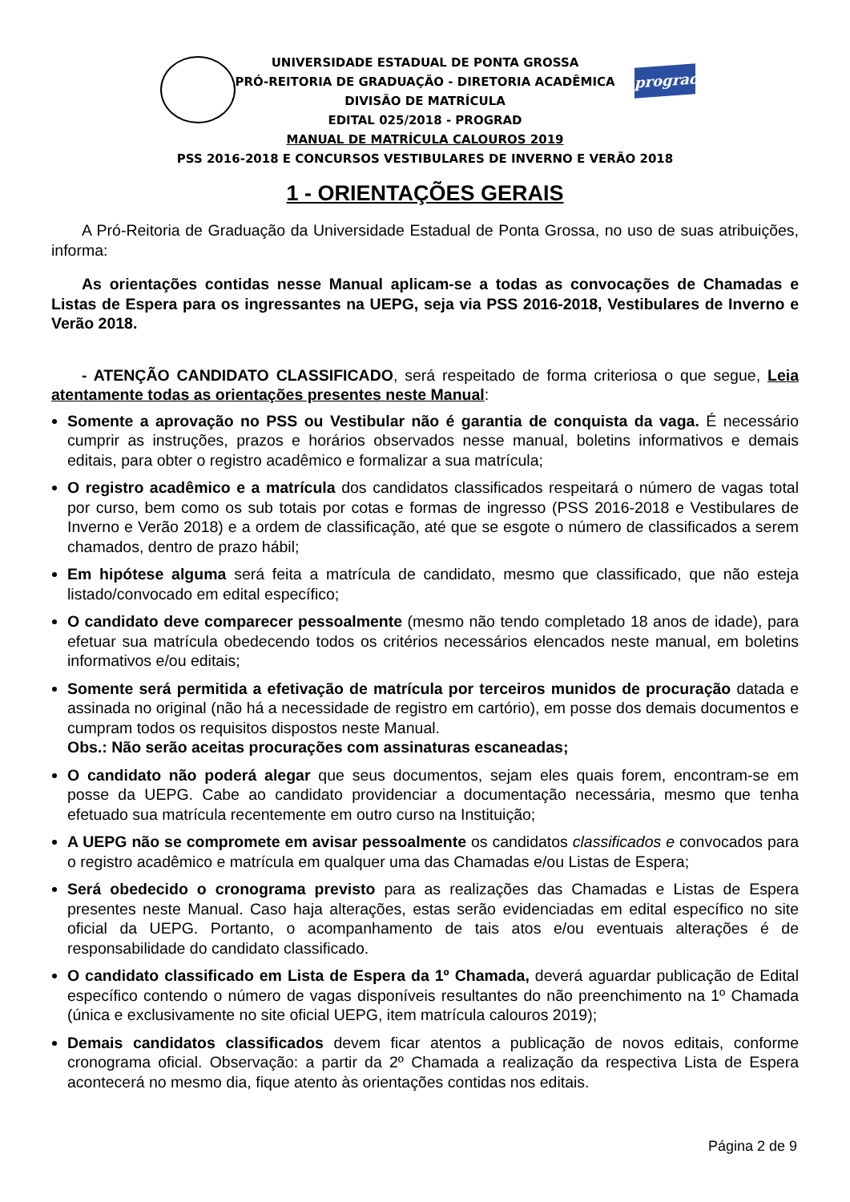prograd
UNIVERSIDADE ESTADUAL DE PONTA GROSSA
PRÓ-REITORIA DE GRADUAÇÃO - DIRETORIA ACADÊMICA
DIVISÃO DE MATRÍCULA
EDITAL 025/2018 - PROGRAD
MANUAL DE MATRÍCULA CALOUROS 2019
PSS 2016-2018 E CONCURSOS VESTIBULARES DE INVERNO E VERÃO 2018
1 - ORIENTAÇÕES GERAIS
A Pró-Reitoria de Graduação da Universidade Estadual de Ponta Grossa, no uso de suas atribuições, informa:
As orientações contidas nesse Manual aplicam-se a todas as convocações de Chamadas e Listas de Espera para os ingressantes na UEPG, seja via PSS 2016-2018, Vestibulares de Inverno e Verão 2018.
- ATENÇÃO CANDIDATO CLASSIFICADO, será respeitado de forma criteriosa o que segue, Leia atentamente todas as orientações presentes neste Manual:
Somente a aprovação no PSS ou Vestibular não é garantia de conquista da vaga. É necessário cumprir as instruções, prazos e horários observados nesse manual, boletins informativos e demais editais, para obter o registro acadêmico e formalizar a sua matrícula;
O registro acadêmico e a matrícula dos candidatos classificados respeitará o número de vagas total por curso, bem como os sub totais por cotas e formas de ingresso (PSS 2016-2018 e Vestibulares de Inverno e Verão 2018) e a ordem de classificação, até que se esgote o número de classificados a serem chamados, dentro de prazo hábil;
Em hipótese alguma será feita a matrícula de candidato, mesmo que classificado, que não esteja listado/convocado em edital específico;
O candidato deve comparecer pessoalmente (mesmo não tendo completado 18 anos de idade), para efetuar sua matrícula obedecendo todos os critérios necessários elencados neste manual, em boletins informativos e/ou editais;
Somente será permitida a efetivação de matrícula por terceiros munidos de procuração datada e assinada no original (não há a necessidade de registro em cartório), em posse dos demais documentos e cumpram todos os requisitos dispostos neste Manual.
Obs.: Não serão aceitas procurações com assinaturas escaneadas;
O candidato não poderá alegar que seus documentos, sejam eles quais forem, encontram-se em posse da UEPG. Cabe ao candidato providenciar a documentação necessária, mesmo que tenha efetuado sua matrícula recentemente em outro curso na Instituição;
A UEPG não se compromete em avisar pessoalmente os candidatos classificados e convocados para o registro acadêmico e matrícula em qualquer uma das Chamadas e/ou Listas de Espera;
Será obedecido o cronograma previsto para as realizações das Chamadas e Listas de Espera presentes neste Manual. Caso haja alterações, estas serão evidenciadas em edital específico no site oficial da UEPG. Portanto, o acompanhamento de tais atos e/ou eventuais alterações é de responsabilidade do candidato classificado.
O candidato classificado em Lista de Espera da 1º Chamada, deverá aguardar publicação de Edital específico contendo o número de vagas disponíveis resultantes do não preenchimento na 1º Chamada (única e exclusivamente no site oficial UEPG, item matrícula calouros 2019);
Demais candidatos classificados devem ficar atentos a publicação de novos editais, conforme cronograma oficial. Observação: a partir da 2º Chamada a realização da respectiva Lista de Espera acontecerá no mesmo dia, fique atento às orientações contidas nos editais.
Página 2 de 9